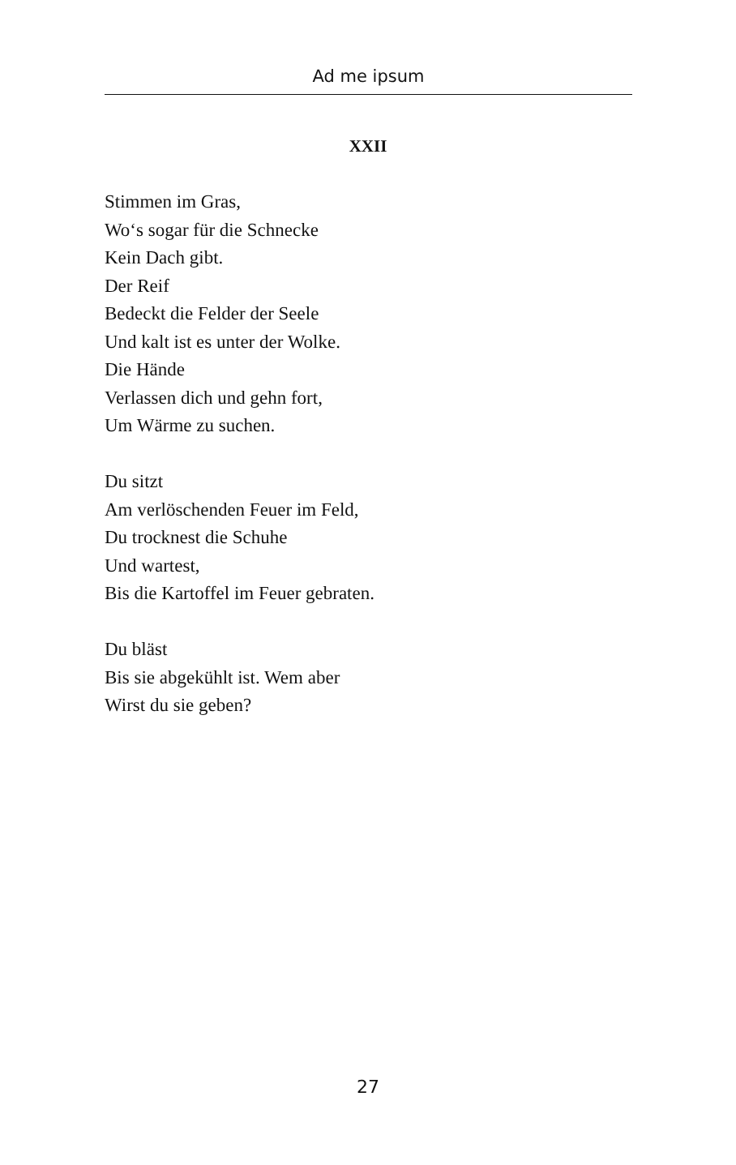Ad me ipsum
XXII
Stimmen im Gras,
Wo‘s sogar für die Schnecke
Kein Dach gibt.
Der Reif
Bedeckt die Felder der Seele
Und kalt ist es unter der Wolke.
Die Hände
Verlassen dich und gehn fort,
Um Wärme zu suchen.
Du sitzt
Am verlöschenden Feuer im Feld,
Du trocknest die Schuhe
Und wartest,
Bis die Kartoffel im Feuer gebraten.
Du bläst
Bis sie abgekühlt ist. Wem aber
Wirst du sie geben?
27